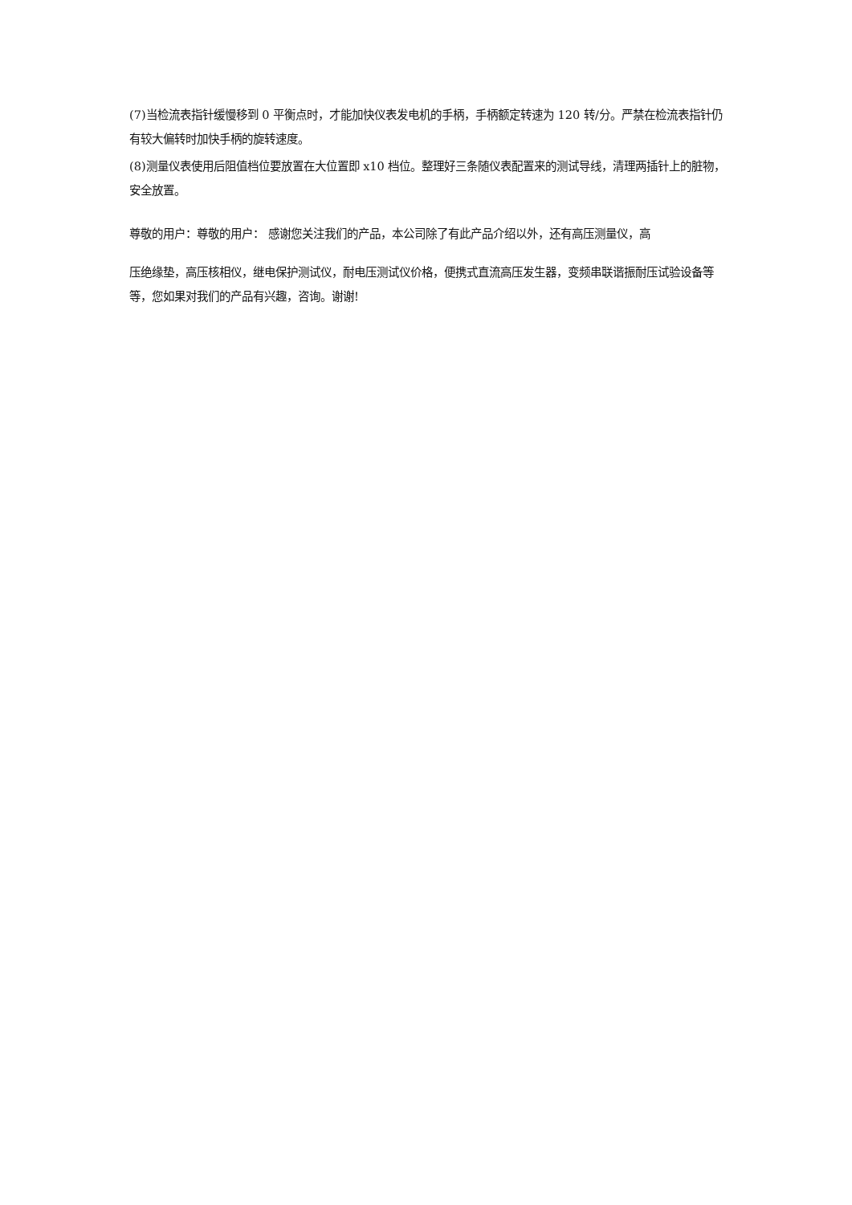(7)当检流表指针缓慢移到 0 平衡点时，才能加快仪表发电机的手柄，手柄额定转速为 120 转/分。严禁在检流表指针仍有较大偏转时加快手柄的旋转速度。
(8)测量仪表使用后阻值档位要放置在大位置即 x10 档位。整理好三条随仪表配置来的测试导线，清理两插针上的脏物，安全放置。
尊敬的用户：尊敬的用户： 感谢您关注我们的产品，本公司除了有此产品介绍以外，还有高压测量仪，高
压绝缘垫，高压核相仪，继电保护测试仪，耐电压测试仪价格，便携式直流高压发生器，变频串联谐振耐压试验设备等等，您如果对我们的产品有兴趣，咨询。谢谢!